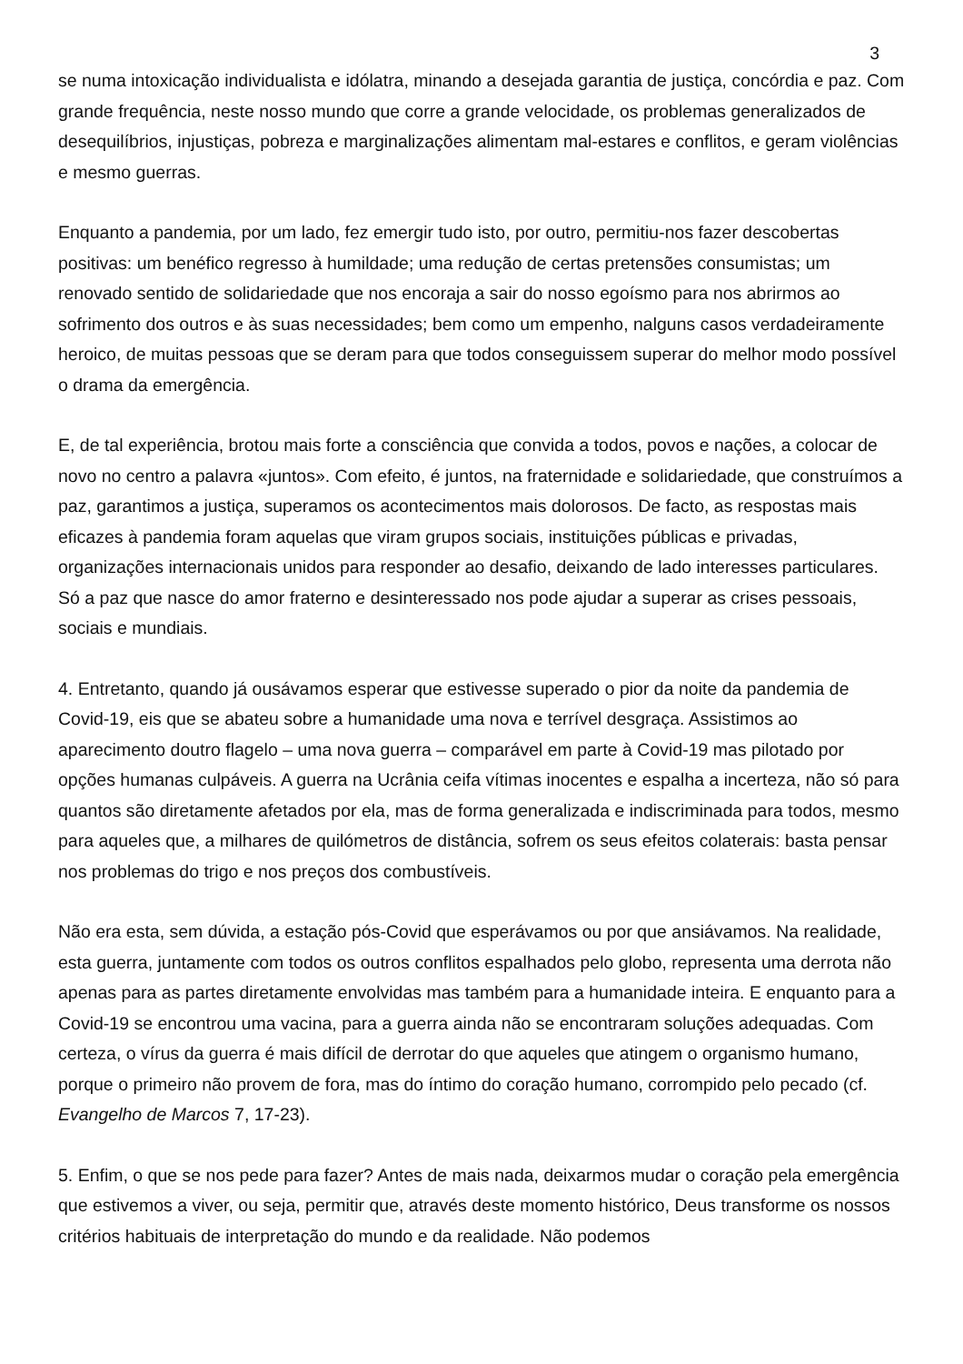3
se numa intoxicação individualista e idólatra, minando a desejada garantia de justiça, concórdia e paz. Com grande frequência, neste nosso mundo que corre a grande velocidade, os problemas generalizados de desequilíbrios, injustiças, pobreza e marginalizações alimentam mal-estares e conflitos, e geram violências e mesmo guerras.
Enquanto a pandemia, por um lado, fez emergir tudo isto, por outro, permitiu-nos fazer descobertas positivas: um benéfico regresso à humildade; uma redução de certas pretensões consumistas; um renovado sentido de solidariedade que nos encoraja a sair do nosso egoísmo para nos abrirmos ao sofrimento dos outros e às suas necessidades; bem como um empenho, nalguns casos verdadeiramente heroico, de muitas pessoas que se deram para que todos conseguissem superar do melhor modo possível o drama da emergência.
E, de tal experiência, brotou mais forte a consciência que convida a todos, povos e nações, a colocar de novo no centro a palavra «juntos». Com efeito, é juntos, na fraternidade e solidariedade, que construímos a paz, garantimos a justiça, superamos os acontecimentos mais dolorosos. De facto, as respostas mais eficazes à pandemia foram aquelas que viram grupos sociais, instituições públicas e privadas, organizações internacionais unidos para responder ao desafio, deixando de lado interesses particulares. Só a paz que nasce do amor fraterno e desinteressado nos pode ajudar a superar as crises pessoais, sociais e mundiais.
4. Entretanto, quando já ousávamos esperar que estivesse superado o pior da noite da pandemia de Covid-19, eis que se abateu sobre a humanidade uma nova e terrível desgraça. Assistimos ao aparecimento doutro flagelo – uma nova guerra – comparável em parte à Covid-19 mas pilotado por opções humanas culpáveis. A guerra na Ucrânia ceifa vítimas inocentes e espalha a incerteza, não só para quantos são diretamente afetados por ela, mas de forma generalizada e indiscriminada para todos, mesmo para aqueles que, a milhares de quilómetros de distância, sofrem os seus efeitos colaterais: basta pensar nos problemas do trigo e nos preços dos combustíveis.
Não era esta, sem dúvida, a estação pós-Covid que esperávamos ou por que ansiávamos. Na realidade, esta guerra, juntamente com todos os outros conflitos espalhados pelo globo, representa uma derrota não apenas para as partes diretamente envolvidas mas também para a humanidade inteira. E enquanto para a Covid-19 se encontrou uma vacina, para a guerra ainda não se encontraram soluções adequadas. Com certeza, o vírus da guerra é mais difícil de derrotar do que aqueles que atingem o organismo humano, porque o primeiro não provem de fora, mas do íntimo do coração humano, corrompido pelo pecado (cf. Evangelho de Marcos 7, 17-23).
5. Enfim, o que se nos pede para fazer? Antes de mais nada, deixarmos mudar o coração pela emergência que estivemos a viver, ou seja, permitir que, através deste momento histórico, Deus transforme os nossos critérios habituais de interpretação do mundo e da realidade. Não podemos